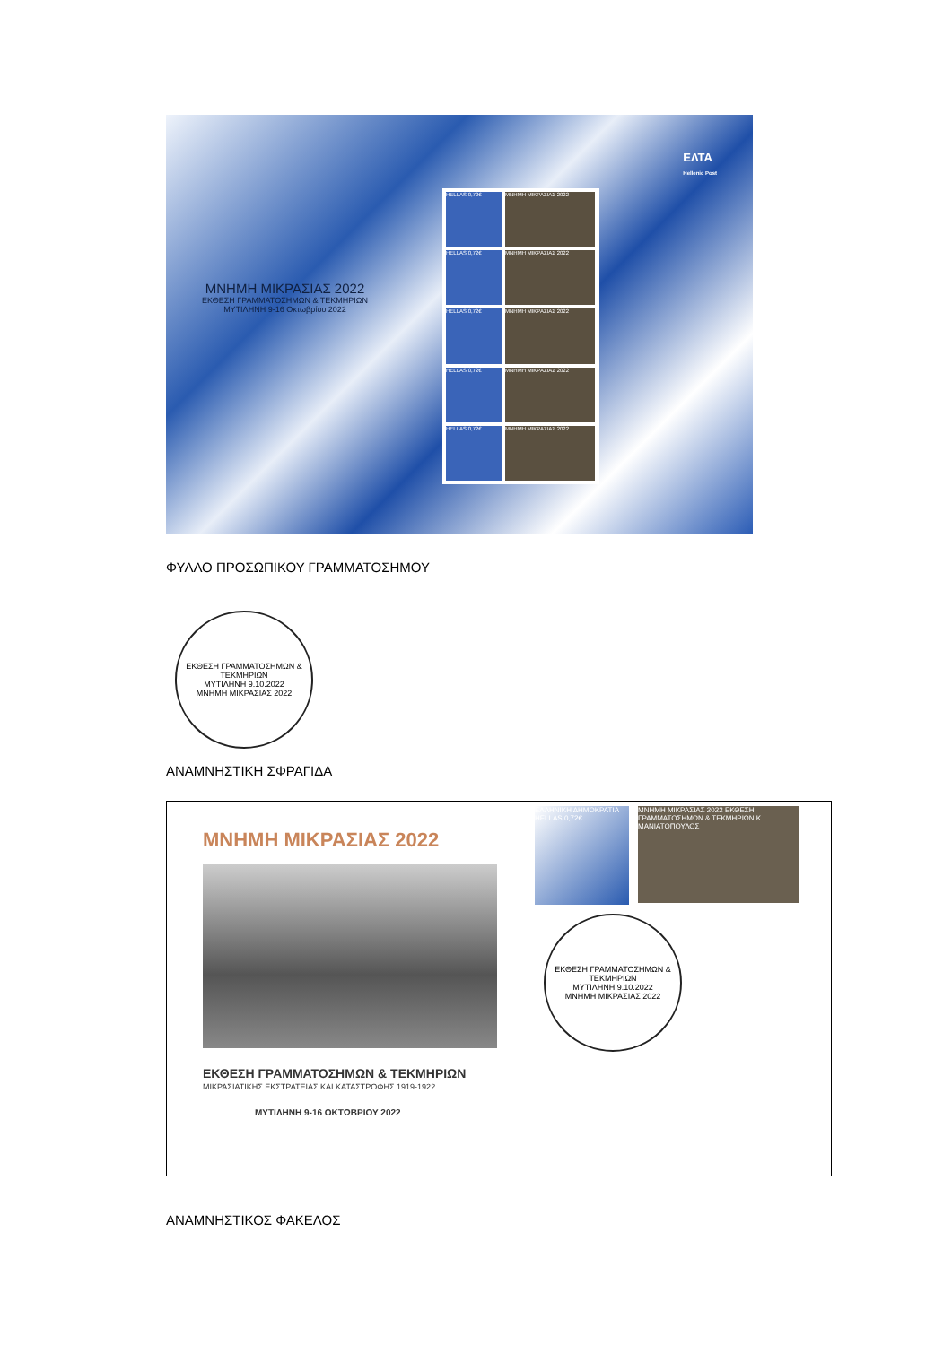ΕΛΤΑ
Hellenic Post
ΜΝΗΜΗ ΜΙΚΡΑΣΙΑΣ 2022
ΕΚΘΕΣΗ ΓΡΑΜΜΑΤΟΣΗΜΩΝ & ΤΕΚΜΗΡΙΩΝ
ΜΥΤΙΛΗΝΗ 9-16 Οκτωβρίου 2022
HELLAS 0,72€
ΜΝΗΜΗ ΜΙΚΡΑΣΙΑΣ 2022
HELLAS 0,72€
ΜΝΗΜΗ ΜΙΚΡΑΣΙΑΣ 2022
HELLAS 0,72€
ΜΝΗΜΗ ΜΙΚΡΑΣΙΑΣ 2022
HELLAS 0,72€
ΜΝΗΜΗ ΜΙΚΡΑΣΙΑΣ 2022
HELLAS 0,72€
ΜΝΗΜΗ ΜΙΚΡΑΣΙΑΣ 2022
ΦΥΛΛΟ ΠΡΟΣΩΠΙΚΟΥ ΓΡΑΜΜΑΤΟΣΗΜΟΥ
ΕΚΘΕΣΗ ΓΡΑΜΜΑΤΟΣΗΜΩΝ & ΤΕΚΜΗΡΙΩΝ
ΜΥΤΙΛΗΝΗ 9.10.2022
ΜΝΗΜΗ ΜΙΚΡΑΣΙΑΣ 2022
ΑΝΑΜΝΗΣΤΙΚΗ ΣΦΡΑΓΙΔΑ
ΜΝΗΜΗ ΜΙΚΡΑΣΙΑΣ 2022
ΕΚΘΕΣΗ ΓΡΑΜΜΑΤΟΣΗΜΩΝ & ΤΕΚΜΗΡΙΩΝ
ΜΙΚΡΑΣΙΑΤΙΚΗΣ ΕΚΣΤΡΑΤΕΙΑΣ ΚΑΙ ΚΑΤΑΣΤΡΟΦΗΣ 1919-1922
ΜΥΤΙΛΗΝΗ 9-16 ΟΚΤΩΒΡΙΟΥ 2022
ΕΛΛΗΝΙΚΗ ΔΗΜΟΚΡΑΤΙΑ HELLAS 0,72€
ΜΝΗΜΗ ΜΙΚΡΑΣΙΑΣ 2022 ΕΚΘΕΣΗ ΓΡΑΜΜΑΤΟΣΗΜΩΝ & ΤΕΚΜΗΡΙΩΝ Κ. ΜΑΝΙΑΤΟΠΟΥΛΟΣ
ΕΚΘΕΣΗ ΓΡΑΜΜΑΤΟΣΗΜΩΝ & ΤΕΚΜΗΡΙΩΝ
ΜΥΤΙΛΗΝΗ 9.10.2022
ΜΝΗΜΗ ΜΙΚΡΑΣΙΑΣ 2022
ΑΝΑΜΝΗΣΤΙΚΟΣ ΦΑΚΕΛΟΣ